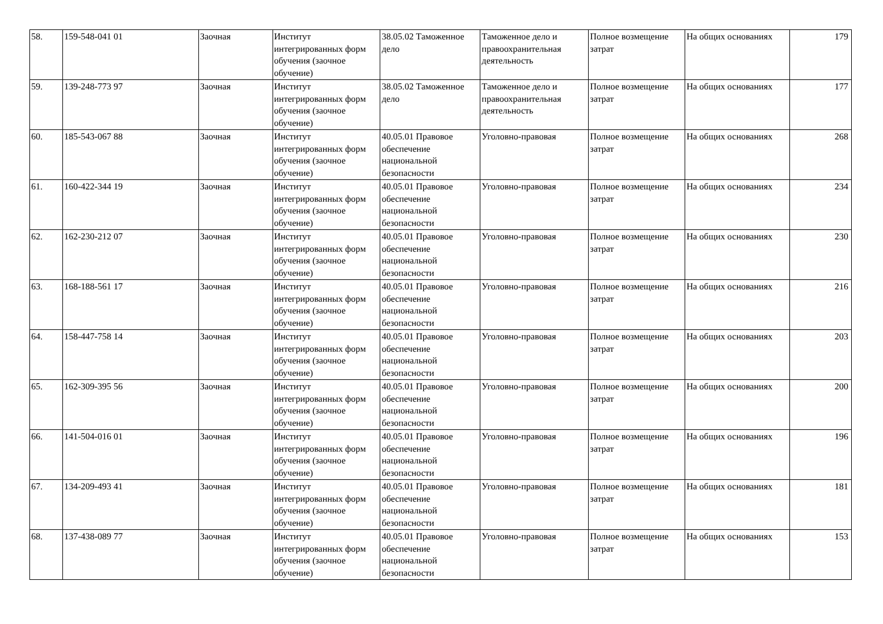| 58. | 159-548-041 01 | Заочная | Институт интегрированных форм обучения (заочное обучение) | 38.05.02 Таможенное дело | Таможенное дело и правоохранительная деятельность | Полное возмещение затрат | На общих основаниях | 179 |
| 59. | 139-248-773 97 | Заочная | Институт интегрированных форм обучения (заочное обучение) | 38.05.02 Таможенное дело | Таможенное дело и правоохранительная деятельность | Полное возмещение затрат | На общих основаниях | 177 |
| 60. | 185-543-067 88 | Заочная | Институт интегрированных форм обучения (заочное обучение) | 40.05.01 Правовое обеспечение национальной безопасности | Уголовно-правовая | Полное возмещение затрат | На общих основаниях | 268 |
| 61. | 160-422-344 19 | Заочная | Институт интегрированных форм обучения (заочное обучение) | 40.05.01 Правовое обеспечение национальной безопасности | Уголовно-правовая | Полное возмещение затрат | На общих основаниях | 234 |
| 62. | 162-230-212 07 | Заочная | Институт интегрированных форм обучения (заочное обучение) | 40.05.01 Правовое обеспечение национальной безопасности | Уголовно-правовая | Полное возмещение затрат | На общих основаниях | 230 |
| 63. | 168-188-561 17 | Заочная | Институт интегрированных форм обучения (заочное обучение) | 40.05.01 Правовое обеспечение национальной безопасности | Уголовно-правовая | Полное возмещение затрат | На общих основаниях | 216 |
| 64. | 158-447-758 14 | Заочная | Институт интегрированных форм обучения (заочное обучение) | 40.05.01 Правовое обеспечение национальной безопасности | Уголовно-правовая | Полное возмещение затрат | На общих основаниях | 203 |
| 65. | 162-309-395 56 | Заочная | Институт интегрированных форм обучения (заочное обучение) | 40.05.01 Правовое обеспечение национальной безопасности | Уголовно-правовая | Полное возмещение затрат | На общих основаниях | 200 |
| 66. | 141-504-016 01 | Заочная | Институт интегрированных форм обучения (заочное обучение) | 40.05.01 Правовое обеспечение национальной безопасности | Уголовно-правовая | Полное возмещение затрат | На общих основаниях | 196 |
| 67. | 134-209-493 41 | Заочная | Институт интегрированных форм обучения (заочное обучение) | 40.05.01 Правовое обеспечение национальной безопасности | Уголовно-правовая | Полное возмещение затрат | На общих основаниях | 181 |
| 68. | 137-438-089 77 | Заочная | Институт интегрированных форм обучения (заочное обучение) | 40.05.01 Правовое обеспечение национальной безопасности | Уголовно-правовая | Полное возмещение затрат | На общих основаниях | 153 |